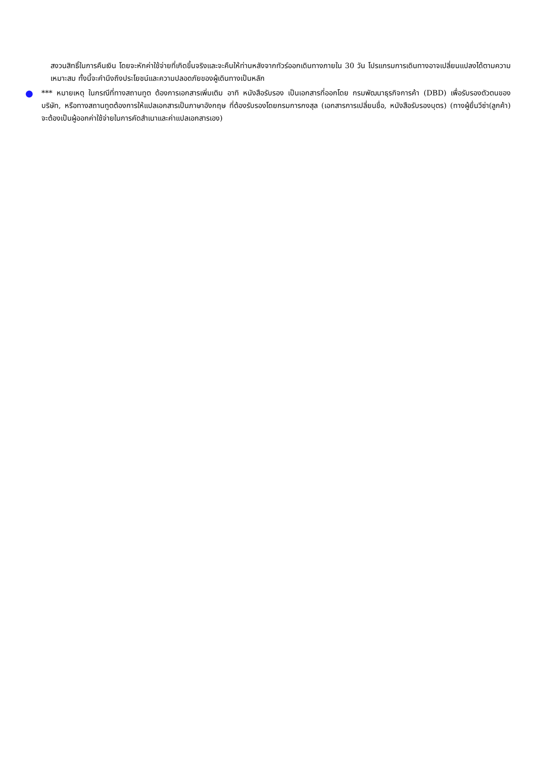สงวนสิทธิ์ในการคืนเงิน โดยจะหักค่าใช้จ่ายที่เกิดขึ้นจริงและจะคืนให้ท่านหลังจากทัวร์ออกเดินทางภายใน 30 วัน โปรแกรมการเดินทางอาจเปลี่ยนแปลงได้ตามความเหมาะสม ทั้งนี้จะคำนึงถึงประโยชน์และความปลอดภัยของผู้เดินทางเป็นหลัก
●
*** หมายเหตุ ในกรณีที่ทางสถานทูต ต้องการเอกสารเพิ่มเติม อาทิ หนังสือรับรอง เป็นเอกสารที่ออกโดย กรมพัฒนาธุรกิจการค้า (DBD) เพื่อรับรองตัวตนของบริษัท, หรือทางสถานทูตต้องการให้แปลเอกสารเป็นภาษาอังกฤษ ที่ต้องรับรองโดยกรมการกงสุล (เอกสารการเปลี่ยนชื่อ, หนังสือรับรองบุตร) (ทางผู้ยื่นวีซ่า(ลูกค้า) จะต้องเป็นผู้ออกค่าใช้จ่ายในการคัดสำเนาและค่าแปลเอกสารเอง)